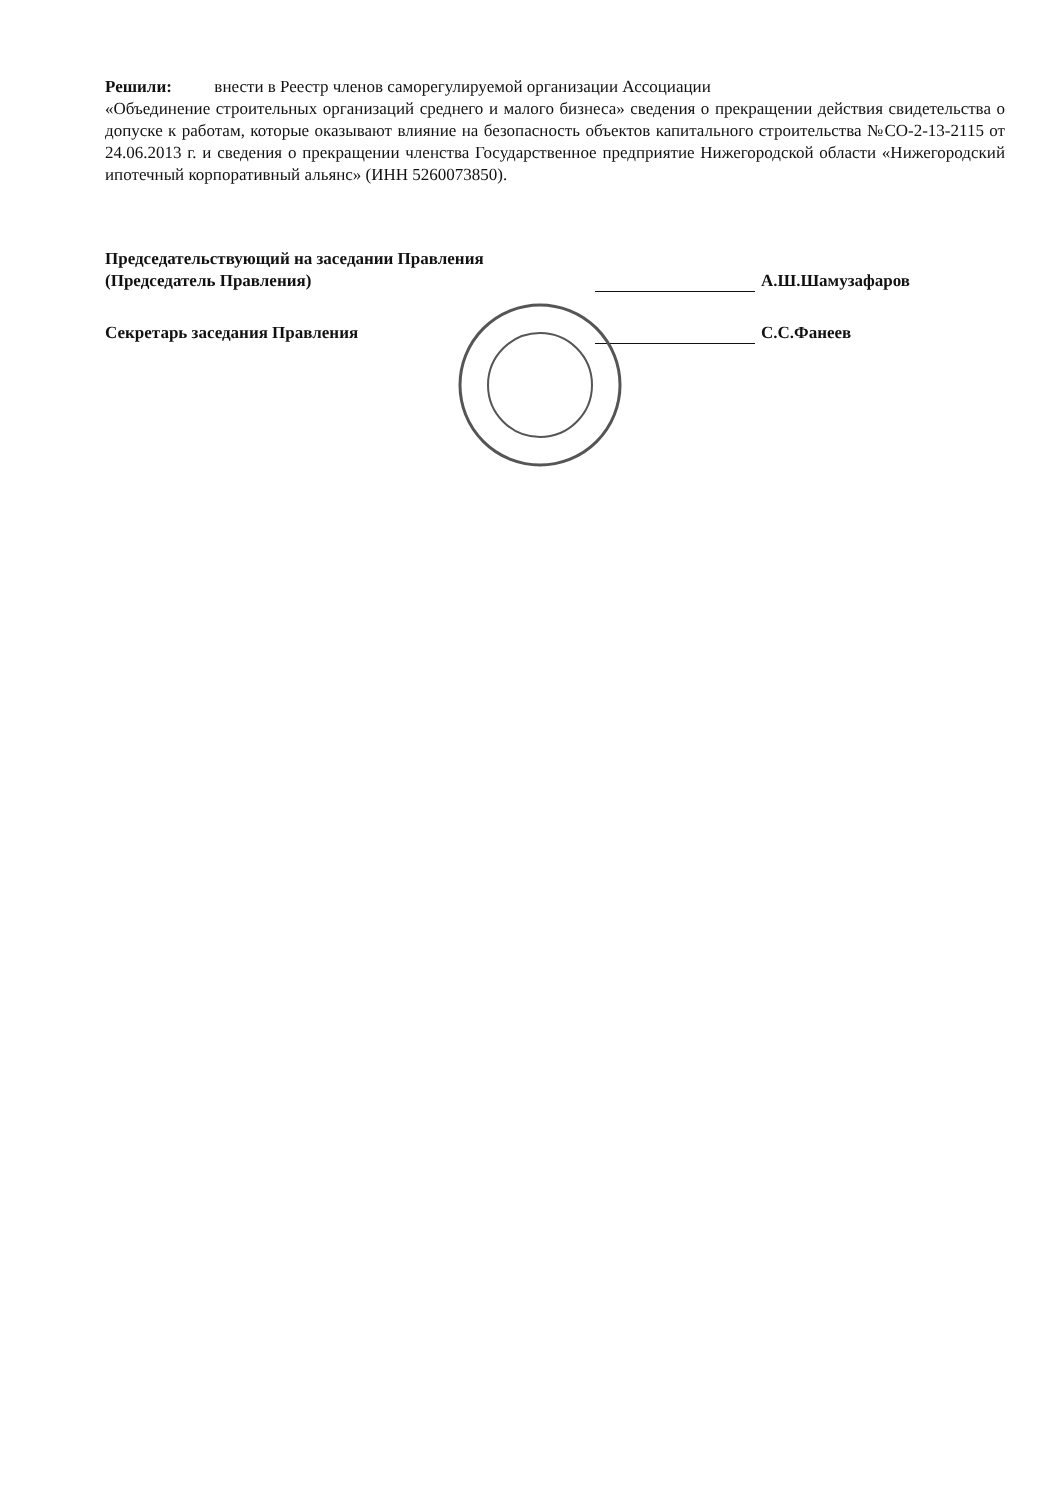Решили: внести в Реестр членов саморегулируемой организации Ассоциации
«Объединение строительных организаций среднего и малого бизнеса» сведения о прекращении действия свидетельства о допуске к работам, которые оказывают влияние на безопасность объектов капитального строительства №СО-2-13-2115 от 24.06.2013 г. и сведения о прекращении членства Государственное предприятие Нижегородской области «Нижегородский ипотечный корпоративный альянс» (ИНН 5260073850).
Председательствующий на заседании Правления
(Председатель Правления) А.Ш.Шамузафаров
Секретарь заседания Правления С.С.Фанеев